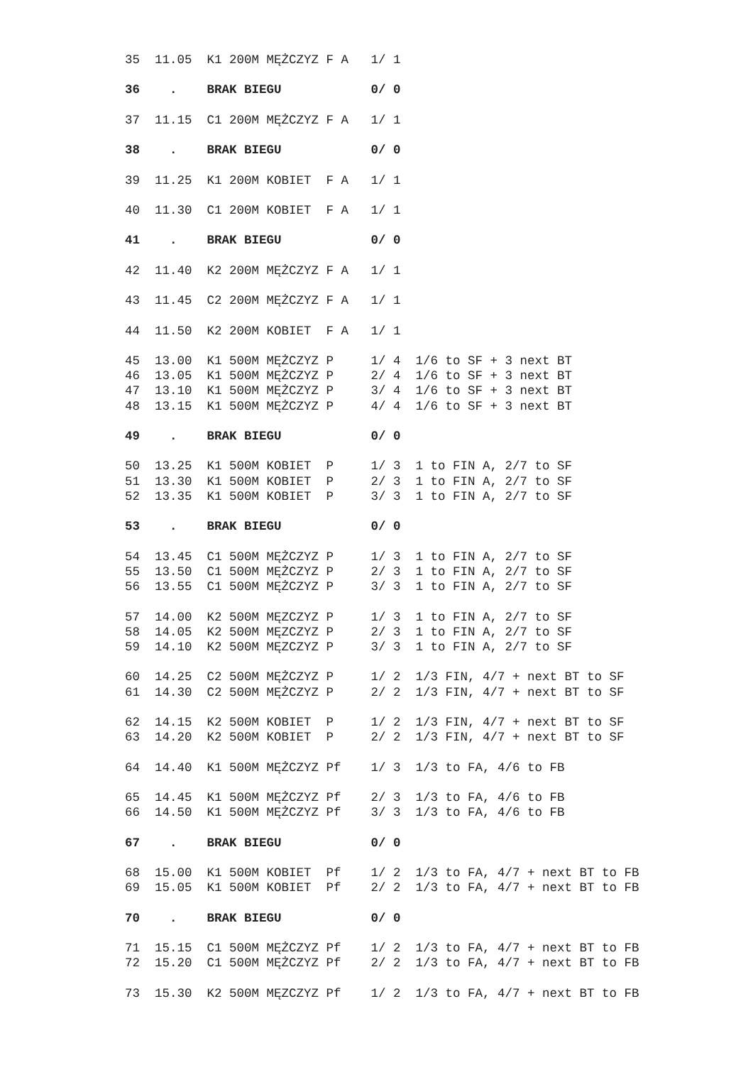35  11.05  K1 200M MĘŻCZYZ F A   1/ 1

36    .    BRAK BIEGU            0/ 0

37  11.15  C1 200M MĘŻCZYZ F A   1/ 1

38    .    BRAK BIEGU            0/ 0

39  11.25  K1 200M KOBIET  F A   1/ 1

40  11.30  C1 200M KOBIET  F A   1/ 1

41    .    BRAK BIEGU            0/ 0

42  11.40  K2 200M MĘŻCZYZ F A   1/ 1

43  11.45  C2 200M MĘŻCZYZ F A   1/ 1

44  11.50  K2 200M KOBIET  F A   1/ 1

45  13.00  K1 500M MĘŻCZYZ P     1/ 4  1/6 to SF + 3 next BT
46  13.05  K1 500M MĘŻCZYZ P     2/ 4  1/6 to SF + 3 next BT
47  13.10  K1 500M MĘŻCZYZ P     3/ 4  1/6 to SF + 3 next BT
48  13.15  K1 500M MĘŻCZYZ P     4/ 4  1/6 to SF + 3 next BT

49    .    BRAK BIEGU            0/ 0

50  13.25  K1 500M KOBIET  P     1/ 3  1 to FIN A, 2/7 to SF
51  13.30  K1 500M KOBIET  P     2/ 3  1 to FIN A, 2/7 to SF
52  13.35  K1 500M KOBIET  P     3/ 3  1 to FIN A, 2/7 to SF

53    .    BRAK BIEGU            0/ 0

54  13.45  C1 500M MĘŻCZYZ P     1/ 3  1 to FIN A, 2/7 to SF
55  13.50  C1 500M MĘŻCZYZ P     2/ 3  1 to FIN A, 2/7 to SF
56  13.55  C1 500M MĘŻCZYZ P     3/ 3  1 to FIN A, 2/7 to SF

57  14.00  K2 500M MĘZCZYZ P     1/ 3  1 to FIN A, 2/7 to SF
58  14.05  K2 500M MĘZCZYZ P     2/ 3  1 to FIN A, 2/7 to SF
59  14.10  K2 500M MĘZCZYZ P     3/ 3  1 to FIN A, 2/7 to SF

60  14.25  C2 500M MĘŻCZYZ P     1/ 2  1/3 FIN, 4/7 + next BT to SF
61  14.30  C2 500M MĘŻCZYZ P     2/ 2  1/3 FIN, 4/7 + next BT to SF

62  14.15  K2 500M KOBIET  P     1/ 2  1/3 FIN, 4/7 + next BT to SF
63  14.20  K2 500M KOBIET  P     2/ 2  1/3 FIN, 4/7 + next BT to SF

64  14.40  K1 500M MĘŻCZYZ Pf    1/ 3  1/3 to FA, 4/6 to FB

65  14.45  K1 500M MĘŻCZYZ Pf    2/ 3  1/3 to FA, 4/6 to FB
66  14.50  K1 500M MĘŻCZYZ Pf    3/ 3  1/3 to FA, 4/6 to FB

67    .    BRAK BIEGU            0/ 0

68  15.00  K1 500M KOBIET  Pf    1/ 2  1/3 to FA, 4/7 + next BT to FB
69  15.05  K1 500M KOBIET  Pf    2/ 2  1/3 to FA, 4/7 + next BT to FB

70    .    BRAK BIEGU            0/ 0

71  15.15  C1 500M MĘŻCZYZ Pf    1/ 2  1/3 to FA, 4/7 + next BT to FB
72  15.20  C1 500M MĘŻCZYZ Pf    2/ 2  1/3 to FA, 4/7 + next BT to FB

73  15.30  K2 500M MĘZCZYZ Pf    1/ 2  1/3 to FA, 4/7 + next BT to FB